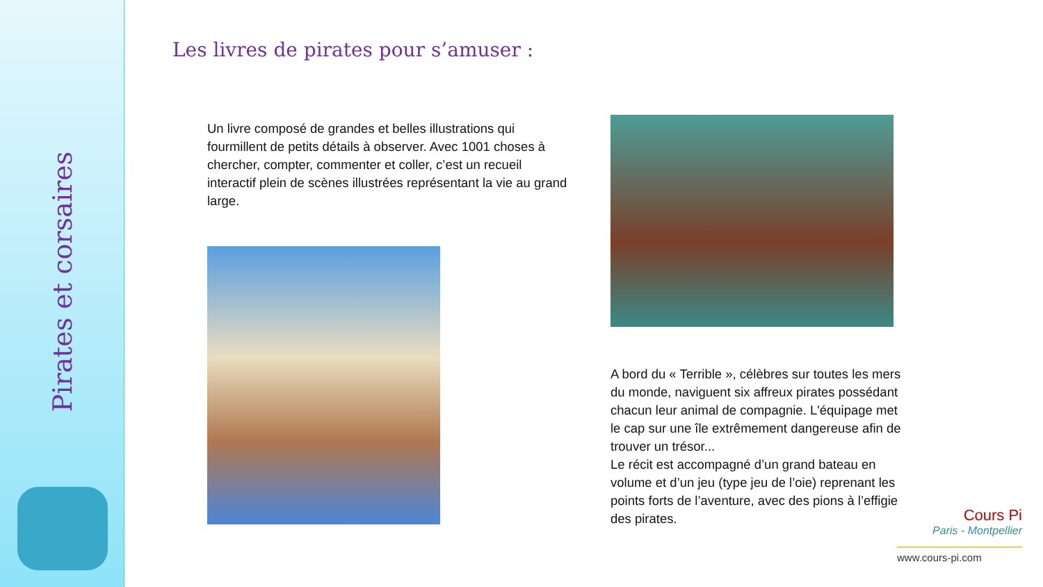Pirates et corsaires
Les livres de pirates pour s’amuser :
Un livre composé de grandes et belles illustrations qui fourmillent de petits détails à observer. Avec 1001 choses à chercher, compter, commenter et coller, c’est un recueil interactif plein de scènes illustrées représentant la vie au grand large.
A bord du « Terrible », célèbres sur toutes les mers du monde, naviguent six affreux pirates possédant chacun leur animal de compagnie. L'équipage met le cap sur une île extrêmement dangereuse afin de trouver un trésor...
Le récit est accompagné d’un grand bateau en volume et d’un jeu (type jeu de l’oie) reprenant les points forts de l’aventure, avec des pions à l’effigie des pirates.
Cours Pi
Paris - Montpellier
www.cours-pi.com